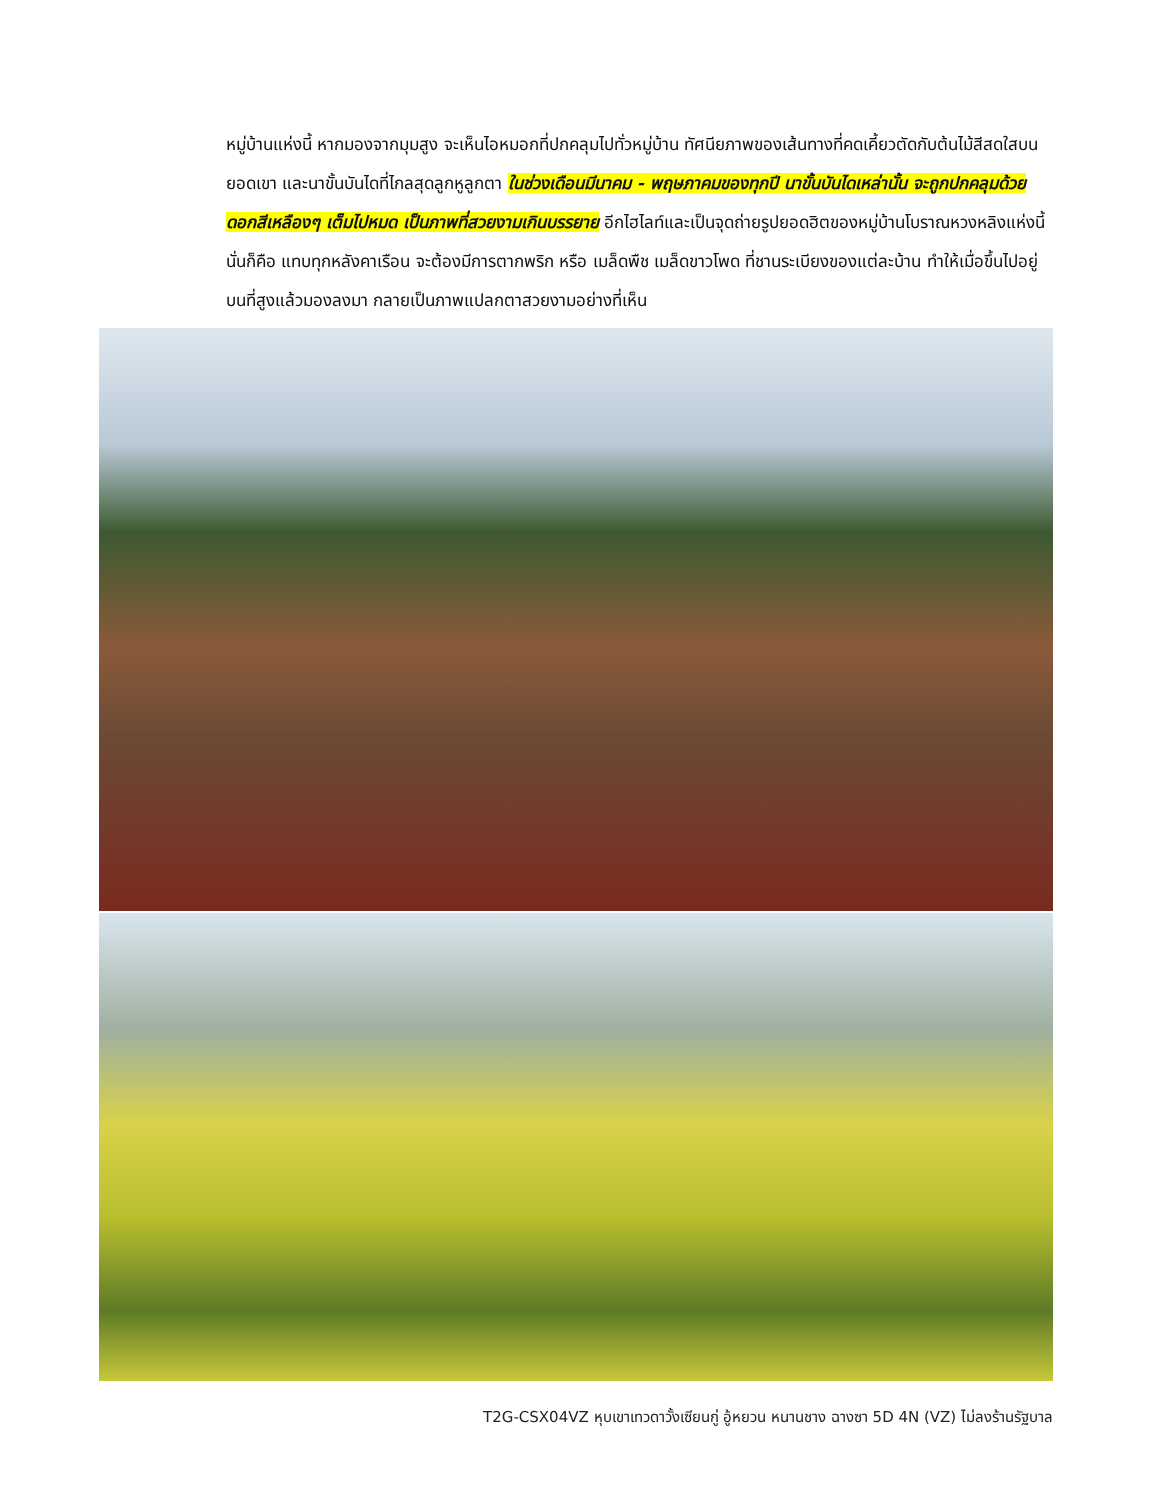หมู่บ้านแห่งนี้ หากมองจากมุมสูง จะเห็นไอหมอกที่ปกคลุมไปทั่วหมู่บ้าน ทัศนียภาพของเส้นทางที่คดเคี้ยวตัดกับต้นไม้สีสดใสบนยอดเขา และนาขั้นบันไดที่ไกลสุดลูกหูลูกตา ในช่วงเดือนมีนาคม - พฤษภาคมของทุกปี นาขั้นบันไดเหล่านั้น จะถูกปกคลุมด้วยดอกสีเหลืองๆ เต็มไปหมด เป็นภาพที่สวยงามเกินบรรยาย อีกไฮไลท์และเป็นจุดถ่ายรูปยอดฮิตของหมู่บ้านโบราณหวงหลิงแห่งนี้ นั่นก็คือ แทบทุกหลังคาเรือน จะต้องมีการตากพริก หรือ เมล็ดพืช เมล็ดขาวโพด ที่ชานระเบียงของแต่ละบ้าน ทำให้เมื่อขึ้นไปอยู่บนที่สูงแล้วมองลงมา กลายเป็นภาพแปลกตาสวยงามอย่างที่เห็น
T2G-CSX04VZ หุบเขาเทวดาวั้งเซียนกู่ อู้หยวน หนานชาง ฉางซา 5D 4N (VZ) ไม่ลงร้านรัฐบาล